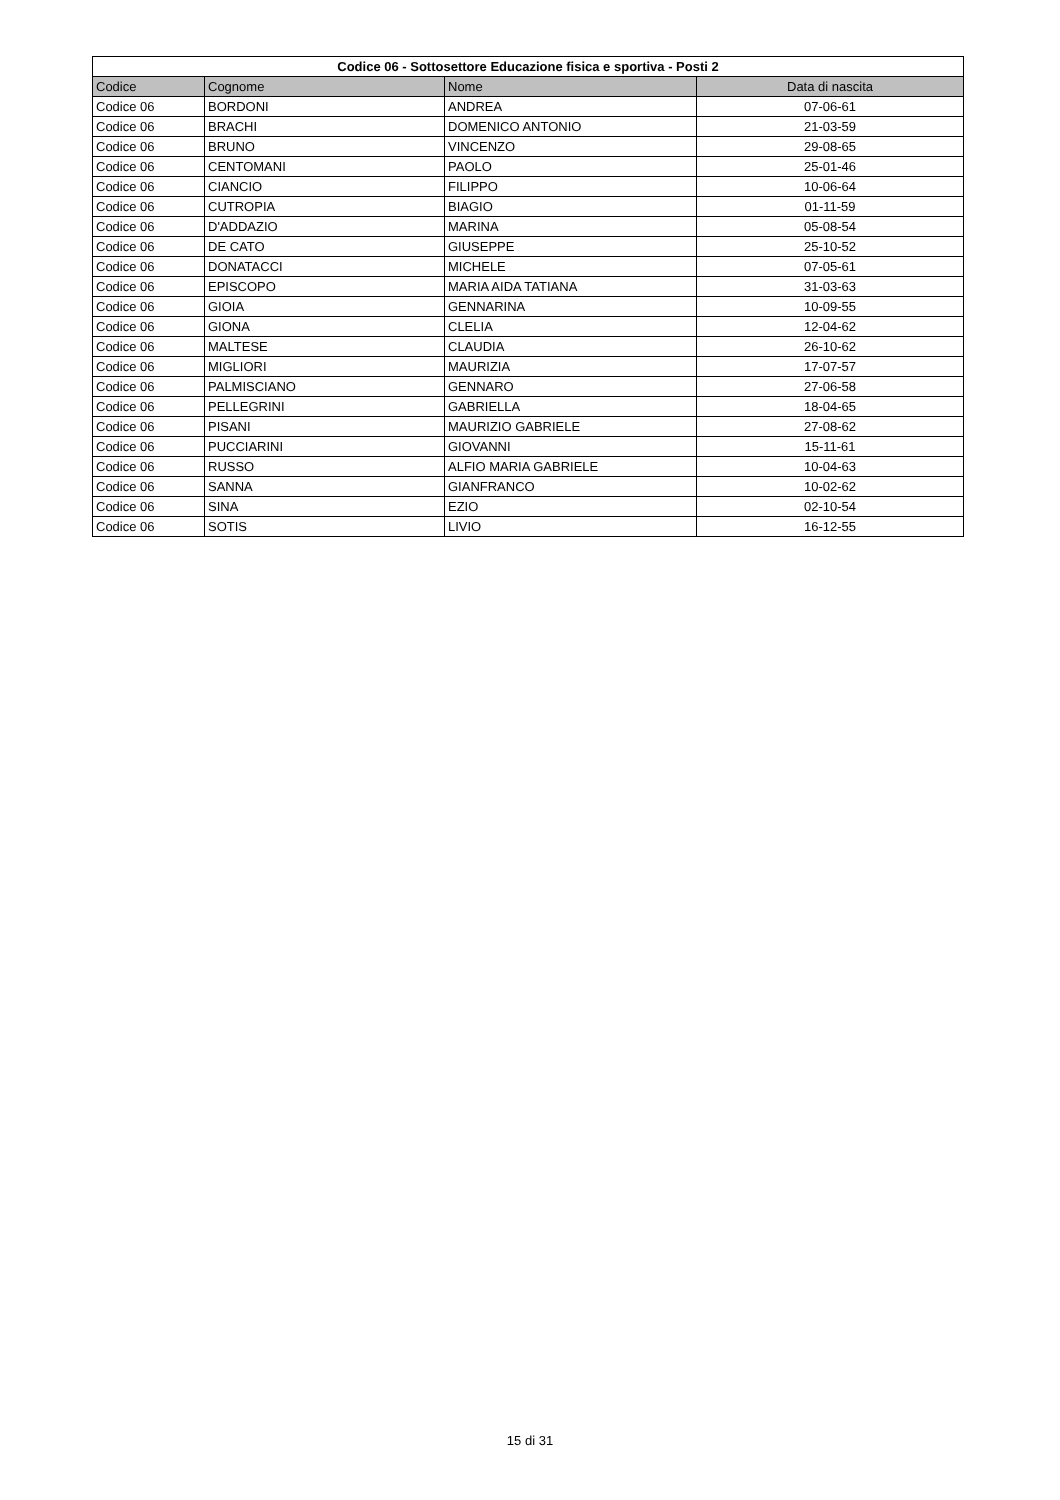| Codice 06 - Sottosettore Educazione fisica e sportiva - Posti 2 | | | |
| --- | --- | --- | --- |
| Codice | Cognome | Nome | Data di nascita |
| Codice 06 | BORDONI | ANDREA | 07-06-61 |
| Codice 06 | BRACHI | DOMENICO ANTONIO | 21-03-59 |
| Codice 06 | BRUNO | VINCENZO | 29-08-65 |
| Codice 06 | CENTOMANI | PAOLO | 25-01-46 |
| Codice 06 | CIANCIO | FILIPPO | 10-06-64 |
| Codice 06 | CUTROPIA | BIAGIO | 01-11-59 |
| Codice 06 | D'ADDAZIO | MARINA | 05-08-54 |
| Codice 06 | DE CATO | GIUSEPPE | 25-10-52 |
| Codice 06 | DONATACCI | MICHELE | 07-05-61 |
| Codice 06 | EPISCOPO | MARIA AIDA TATIANA | 31-03-63 |
| Codice 06 | GIOIA | GENNARINA | 10-09-55 |
| Codice 06 | GIONA | CLELIA | 12-04-62 |
| Codice 06 | MALTESE | CLAUDIA | 26-10-62 |
| Codice 06 | MIGLIORI | MAURIZIA | 17-07-57 |
| Codice 06 | PALMISCIANO | GENNARO | 27-06-58 |
| Codice 06 | PELLEGRINI | GABRIELLA | 18-04-65 |
| Codice 06 | PISANI | MAURIZIO GABRIELE | 27-08-62 |
| Codice 06 | PUCCIARINI | GIOVANNI | 15-11-61 |
| Codice 06 | RUSSO | ALFIO MARIA GABRIELE | 10-04-63 |
| Codice 06 | SANNA | GIANFRANCO | 10-02-62 |
| Codice 06 | SINA | EZIO | 02-10-54 |
| Codice 06 | SOTIS | LIVIO | 16-12-55 |
15 di 31